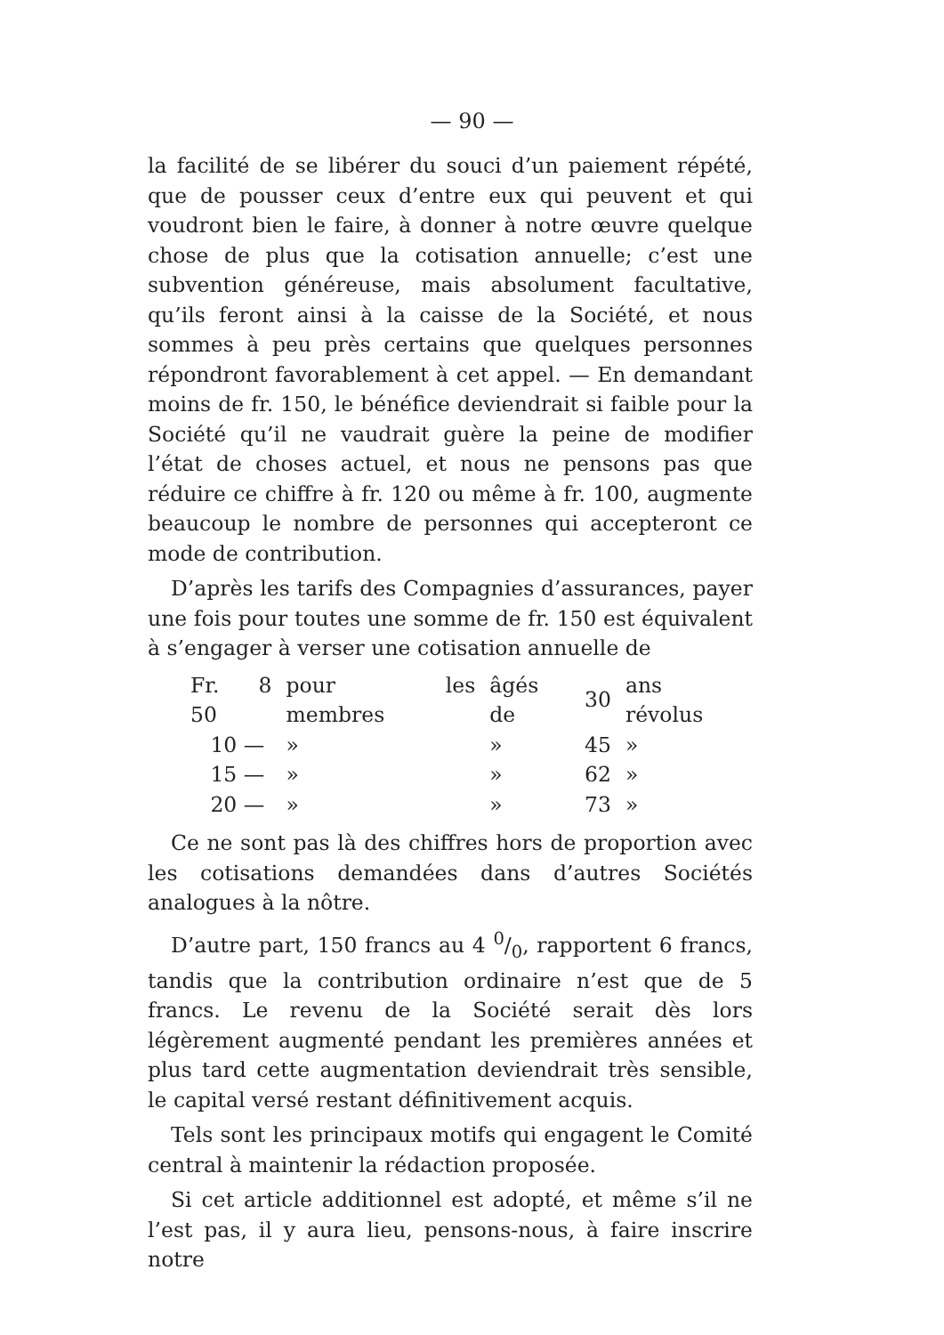— 90 —
la facilité de se libérer du souci d’un paiement répété, que de pousser ceux d’entre eux qui peuvent et qui voudront bien le faire, à donner à notre œuvre quelque chose de plus que la cotisation annuelle; c’est une subvention généreuse, mais absolument facultative, qu’ils feront ainsi à la caisse de la Société, et nous sommes à peu près certains que quelques personnes répondront favorablement à cet appel. — En demandant moins de fr. 150, le bénéfice deviendrait si faible pour la Société qu’il ne vaudrait guère la peine de modifier l’état de choses actuel, et nous ne pensons pas que réduire ce chiffre à fr. 120 ou même à fr. 100, augmente beaucoup le nombre de personnes qui accepteront ce mode de contribution.
D’après les tarifs des Compagnies d’assurances, payer une fois pour toutes une somme de fr. 150 est équivalent à s’engager à verser une cotisation annuelle de
| Fr. 8 50 | pour les membres | âgés de | 30 | ans révolus |
| 10 — | » | » | 45 | » |
| 15 — | » | » | 62 | » |
| 20 — | » | » | 73 | » |
Ce ne sont pas là des chiffres hors de proportion avec les cotisations demandées dans d’autres Sociétés analogues à la nôtre.
D’autre part, 150 francs au 4 0/0, rapportent 6 francs, tandis que la contribution ordinaire n’est que de 5 francs. Le revenu de la Société serait dès lors légèrement augmenté pendant les premières années et plus tard cette augmentation deviendrait très sensible, le capital versé restant définitivement acquis.
Tels sont les principaux motifs qui engagent le Comité central à maintenir la rédaction proposée.
Si cet article additionnel est adopté, et même s’il ne l’est pas, il y aura lieu, pensons-nous, à faire inscrire notre